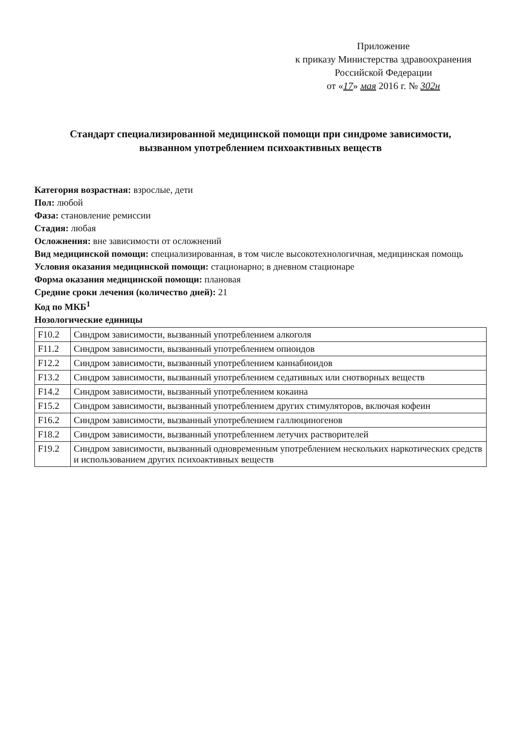Приложение
к приказу Министерства здравоохранения
Российской Федерации
от «17» мая 2016 г. № 302н
Стандарт специализированной медицинской помощи при синдроме зависимости,
вызванном употреблением психоактивных веществ
Категория возрастная: взрослые, дети
Пол: любой
Фаза: становление ремиссии
Стадия: любая
Осложнения: вне зависимости от осложнений
Вид медицинской помощи: специализированная, в том числе высокотехнологичная, медицинская помощь
Условия оказания медицинской помощи: стационарно; в дневном стационаре
Форма оказания медицинской помощи: плановая
Средние сроки лечения (количество дней): 21
Код по МКБ<sup>1</sup>
Нозологические единицы
| F10.2 | Синдром зависимости, вызванный употреблением алкоголя |
| F11.2 | Синдром зависимости, вызванный употреблением опиоидов |
| F12.2 | Синдром зависимости, вызванный употреблением каннабиоидов |
| F13.2 | Синдром зависимости, вызванный употреблением седативных или снотворных веществ |
| F14.2 | Синдром зависимости, вызванный употреблением кокаина |
| F15.2 | Синдром зависимости, вызванный употреблением других стимуляторов, включая кофеин |
| F16.2 | Синдром зависимости, вызванный употреблением галлюциногенов |
| F18.2 | Синдром зависимости, вызванный употреблением летучих растворителей |
| F19.2 | Синдром зависимости, вызванный одновременным употреблением нескольких наркотических средств и использованием других психоактивных веществ |